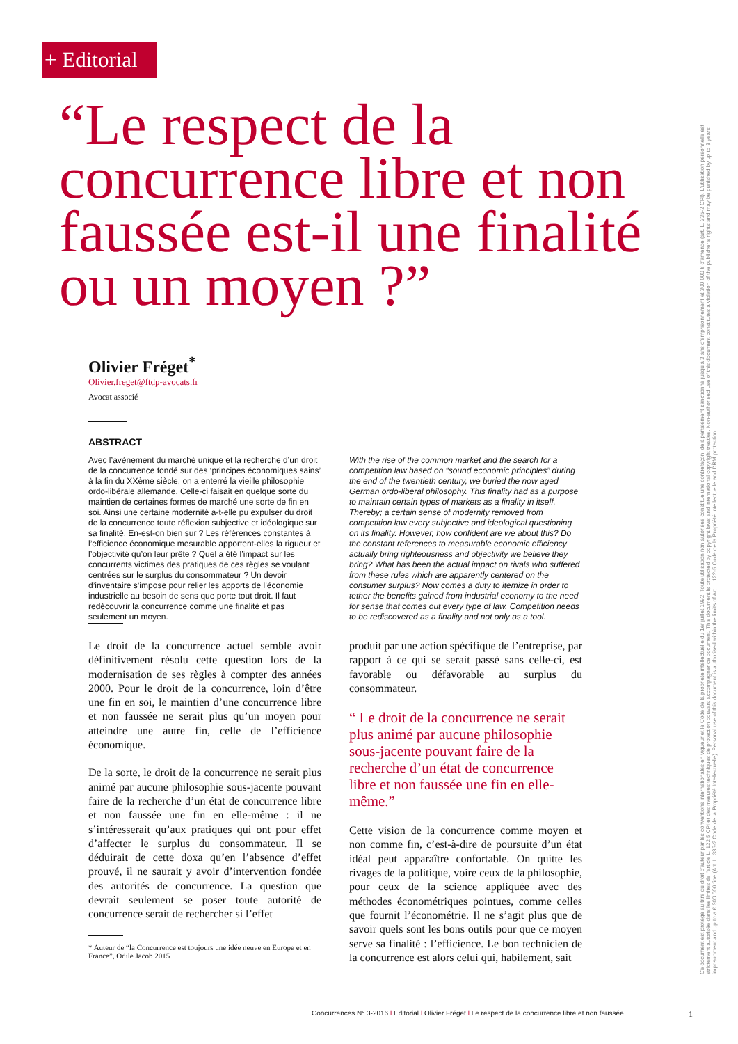+ Editorial
“Le respect de la concurrence libre et non faussée est-il une finalité ou un moyen ?”
Olivier Fréget<sup>*</sup>
Olivier.freget@ftdp-avocats.fr
Avocat associé
ABSTRACT
Avec l’avènement du marché unique et la recherche d’un droit de la concurrence fondé sur des ‘principes économiques sains’ à la fin du XXème siècle, on a enterré la vieille philosophie ordo-libérale allemande. Celle-ci faisait en quelque sorte du maintien de certaines formes de marché une sorte de fin en soi. Ainsi une certaine modernité a-t-elle pu expulser du droit de la concurrence toute réflexion subjective et idéologique sur sa finalité. En-est-on bien sur ? Les références constantes à l’efficience économique mesurable apportent-elles la rigueur et l’objectivité qu’on leur prête ? Quel a été l’impact sur les concurrents victimes des pratiques de ces règles se voulant centrées sur le surplus du consommateur ? Un devoir d’inventaire s’impose pour relier les apports de l’économie industrielle au besoin de sens que porte tout droit. Il faut redécouvrir la concurrence comme une finalité et pas seulement un moyen.
With the rise of the common market and the search for a competition law based on “sound economic principles” during the end of the twentieth century, we buried the now aged German ordo-liberal philosophy. This finality had as a purpose to maintain certain types of markets as a finality in itself. Thereby; a certain sense of modernity removed from competition law every subjective and ideological questioning on its finality. However, how confident are we about this? Do the constant references to measurable economic efficiency actually bring righteousness and objectivity we believe they bring? What has been the actual impact on rivals who suffered from these rules which are apparently centered on the consumer surplus? Now comes a duty to itemize in order to tether the benefits gained from industrial economy to the need for sense that comes out every type of law. Competition needs to be rediscovered as a finality and not only as a tool.
Le droit de la concurrence actuel semble avoir définitivement résolu cette question lors de la modernisation de ses règles à compter des années 2000. Pour le droit de la concurrence, loin d’être une fin en soi, le maintien d’une concurrence libre et non faussée ne serait plus qu’un moyen pour atteindre une autre fin, celle de l’efficience économique.
De la sorte, le droit de la concurrence ne serait plus animé par aucune philosophie sous-jacente pouvant faire de la recherche d’un état de concurrence libre et non faussée une fin en elle-même : il ne s’intéresserait qu’aux pratiques qui ont pour effet d’affecter le surplus du consommateur. Il se déduirait de cette doxa qu’en l’absence d’effet prouvé, il ne saurait y avoir d’intervention fondée des autorités de concurrence. La question que devrait seulement se poser toute autorité de concurrence serait de rechercher si l’effet
* Auteur de “la Concurrence est toujours une idée neuve en Europe et en France”, Odile Jacob 2015
produit par une action spécifique de l’entreprise, par rapport à ce qui se serait passé sans celle-ci, est favorable ou défavorable au surplus du consommateur.
“ Le droit de la concurrence ne serait plus animé par aucune philosophie sous-jacente pouvant faire de la recherche d’un état de concurrence libre et non faussée une fin en elle-même.”
Cette vision de la concurrence comme moyen et non comme fin, c’est-à-dire de poursuite d’un état idéal peut apparaître confortable. On quitte les rivages de la politique, voire ceux de la philosophie, pour ceux de la science appliquée avec des méthodes économétriques pointues, comme celles que fournit l’économétrie. Il ne s’agit plus que de savoir quels sont les bons outils pour que ce moyen serve sa finalité : l’efficience. Le bon technicien de la concurrence est alors celui qui, habilement, sait
Ce document est protégé au titre du droit d’auteur par les conventions internationales en vigueur et le Code de la propriété intellectuelle du 1er juillet 1992. Toute utilisation non autorisée constitue une contrefaçon, délit pénalement sanctionné jusqu’à 3 ans d’emprisonnement et 300 000 € d’amende (art. L. 335-2 CPI). L’utilisation personnelle est strictement autorisée dans les limites de l’article L. 122 5 CPI et des mesures techniques de protection pouvant accompagner ce document. This document is protected by copyright laws and international copyright treaties. Non-authorised use of this document constitutes a violation of the publisher’s rights and may be punished by up to 3 years imprisonment and up to a € 300 000 fine (Art. L. 335-2 Code de la Propriété Intellectuelle). Personal use of this document is authorised within the limits of Art. L 122-5 Code de la Propriété Intellectuelle and DRM protection.
Concurrences N° 3-2016 l Editorial l Olivier Fréget l Le respect de la concurrence libre et non faussée...
1